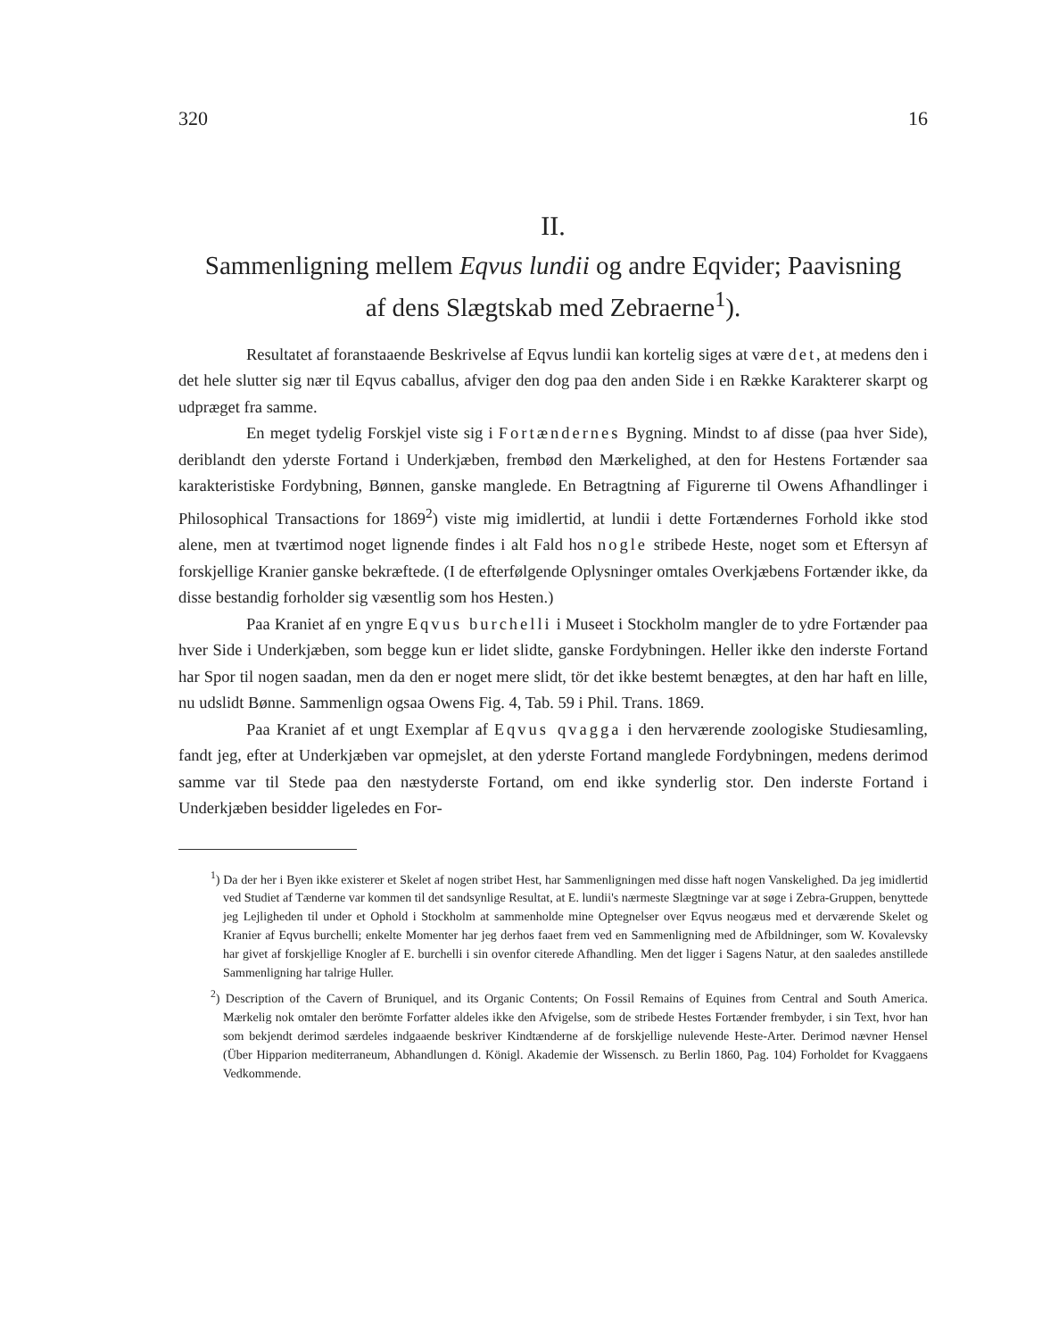320 16
II.
Sammenligning mellem Eqvus lundii og andre Eqvider; Paavisning
af dens Slægtskab med Zebraerne<sup>1</sup>).
Resultatet af foranstaaende Beskrivelse af Eqvus lundii kan kortelig siges at være det, at medens den i det hele slutter sig nær til Eqvus caballus, afviger den dog paa den anden Side i en Række Karakterer skarpt og udpræget fra samme.
En meget tydelig Forskjel viste sig i Fortændernes Bygning. Mindst to af disse (paa hver Side), deriblandt den yderste Fortand i Underkjæben, frembød den Mærkelighed, at den for Hestens Fortænder saa karakteristiske Fordybning, Bønnen, ganske manglede. En Betragtning af Figurerne til Owens Afhandlinger i Philosophical Transactions for 1869<sup>2</sup>) viste mig imidlertid, at lundii i dette Fortændernes Forhold ikke stod alene, men at tværtimod noget lignende findes i alt Fald hos nogle stribede Heste, noget som et Eftersyn af forskjellige Kranier ganske bekræftede. (I de efterfølgende Oplysninger omtales Overkjæbens Fortænder ikke, da disse bestandig forholder sig væsentlig som hos Hesten.)
Paa Kraniet af en yngre Eqvus burchelli i Museet i Stockholm mangler de to ydre Fortænder paa hver Side i Underkjæben, som begge kun er lidet slidte, ganske Fordybningen. Heller ikke den inderste Fortand har Spor til nogen saadan, men da den er noget mere slidt, tör det ikke bestemt benægtes, at den har haft en lille, nu udslidt Bønne. Sammenlign ogsaa Owens Fig. 4, Tab. 59 i Phil. Trans. 1869.
Paa Kraniet af et ungt Exemplar af Eqvus qvagga i den herværende zoologiske Studiesamling, fandt jeg, efter at Underkjæben var opmejslet, at den yderste Fortand manglede Fordybningen, medens derimod samme var til Stede paa den næstyderste Fortand, om end ikke synderlig stor. Den inderste Fortand i Underkjæben besidder ligeledes en For-
<sup>1</sup>) Da der her i Byen ikke existerer et Skelet af nogen stribet Hest, har Sammenligningen med disse haft nogen Vanskelighed. Da jeg imidlertid ved Studiet af Tænderne var kommen til det sandsynlige Resultat, at E. lundii's nærmeste Slægtninge var at søge i Zebra-Gruppen, benyttede jeg Lejligheden til under et Ophold i Stockholm at sammenholde mine Optegnelser over Eqvus neogæus med et derværende Skelet og Kranier af Eqvus burchelli; enkelte Momenter har jeg derhos faaet frem ved en Sammenligning med de Afbildninger, som W. Kovalevsky har givet af forskjellige Knogler af E. burchelli i sin ovenfor citerede Afhandling. Men det ligger i Sagens Natur, at den saaledes anstillede Sammenligning har talrige Huller.
<sup>2</sup>) Description of the Cavern of Bruniquel, and its Organic Contents; On Fossil Remains of Equines from Central and South America. Mærkelig nok omtaler den berömte Forfatter aldeles ikke den Afvigelse, som de stribede Hestes Fortænder frembyder, i sin Text, hvor han som bekjendt derimod særdeles indgaaende beskriver Kindtænderne af de forskjellige nulevende Heste-Arter. Derimod nævner Hensel (Über Hipparion mediterraneum, Abhandlungen d. Königl. Akademie der Wissensch. zu Berlin 1860, Pag. 104) Forholdet for Kvaggaens Vedkommende.